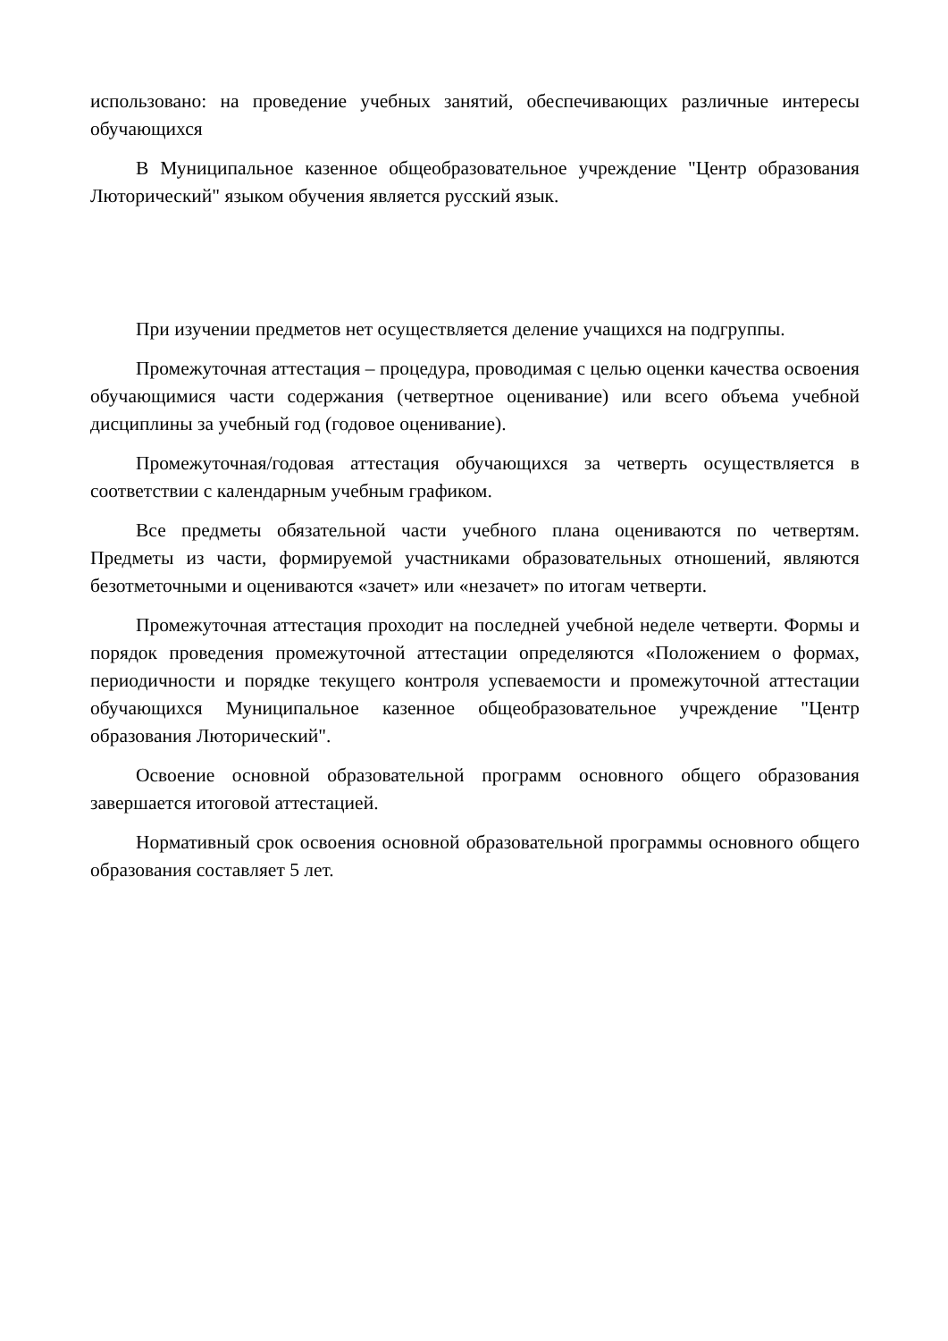использовано: на проведение учебных занятий, обеспечивающих различные интересы обучающихся
В Муниципальное казенное общеобразовательное учреждение "Центр образования Люторический" языком обучения является русский язык.
При изучении предметов нет осуществляется деление учащихся на подгруппы.
Промежуточная аттестация – процедура, проводимая с целью оценки качества освоения обучающимися части содержания (четвертное оценивание) или всего объема учебной дисциплины за учебный год (годовое оценивание).
Промежуточная/годовая аттестация обучающихся за четверть осуществляется в соответствии с календарным учебным графиком.
Все предметы обязательной части учебного плана оцениваются по четвертям. Предметы из части, формируемой участниками образовательных отношений, являются безотметочными и оцениваются «зачет» или «незачет» по итогам четверти.
Промежуточная аттестация проходит на последней учебной неделе четверти. Формы и порядок проведения промежуточной аттестации определяются «Положением о формах, периодичности и порядке текущего контроля успеваемости и промежуточной аттестации обучающихся Муниципальное казенное общеобразовательное учреждение "Центр образования Люторический".
Освоение основной образовательной программ основного общего образования завершается итоговой аттестацией.
Нормативный срок освоения основной образовательной программы основного общего образования составляет 5 лет.